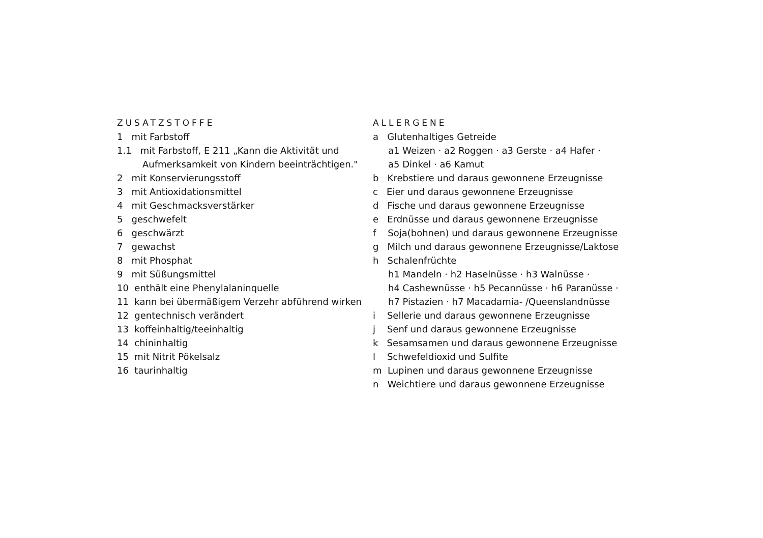ZUSATZSTOFFE
1 mit Farbstoff
1.1 mit Farbstoff, E 211 „Kann die Aktivität und
Aufmerksamkeit von Kindern beeinträchtigen."
2 mit Konservierungsstoff
3 mit Antioxidationsmittel
4 mit Geschmacksverstärker
5 geschwefelt
6 geschwärzt
7 gewachst
8 mit Phosphat
9 mit Süßungsmittel
10 enthält eine Phenylalaninquelle
11 kann bei übermäßigem Verzehr abführend wirken
12 gentechnisch verändert
13 koffeinhaltig/teeinhaltig
14 chininhaltig
15 mit Nitrit Pökelsalz
16 taurinhaltig
ALLERGENE
a Glutenhaltiges Getreide
a1 Weizen · a2 Roggen · a3 Gerste · a4 Hafer ·
a5 Dinkel · a6 Kamut
b Krebstiere und daraus gewonnene Erzeugnisse
c Eier und daraus gewonnene Erzeugnisse
d Fische und daraus gewonnene Erzeugnisse
e Erdnüsse und daraus gewonnene Erzeugnisse
f Soja(bohnen) und daraus gewonnene Erzeugnisse
g Milch und daraus gewonnene Erzeugnisse/Laktose
h Schalenfrüchte
h1 Mandeln · h2 Haselnüsse · h3 Walnüsse ·
h4 Cashewnüsse · h5 Pecannüsse · h6 Paranüsse ·
h7 Pistazien · h7 Macadamia- /Queenslandnüsse
i Sellerie und daraus gewonnene Erzeugnisse
j Senf und daraus gewonnene Erzeugnisse
k Sesamsamen und daraus gewonnene Erzeugnisse
l Schwefeldioxid und Sulfite
m Lupinen und daraus gewonnene Erzeugnisse
n Weichtiere und daraus gewonnene Erzeugnisse